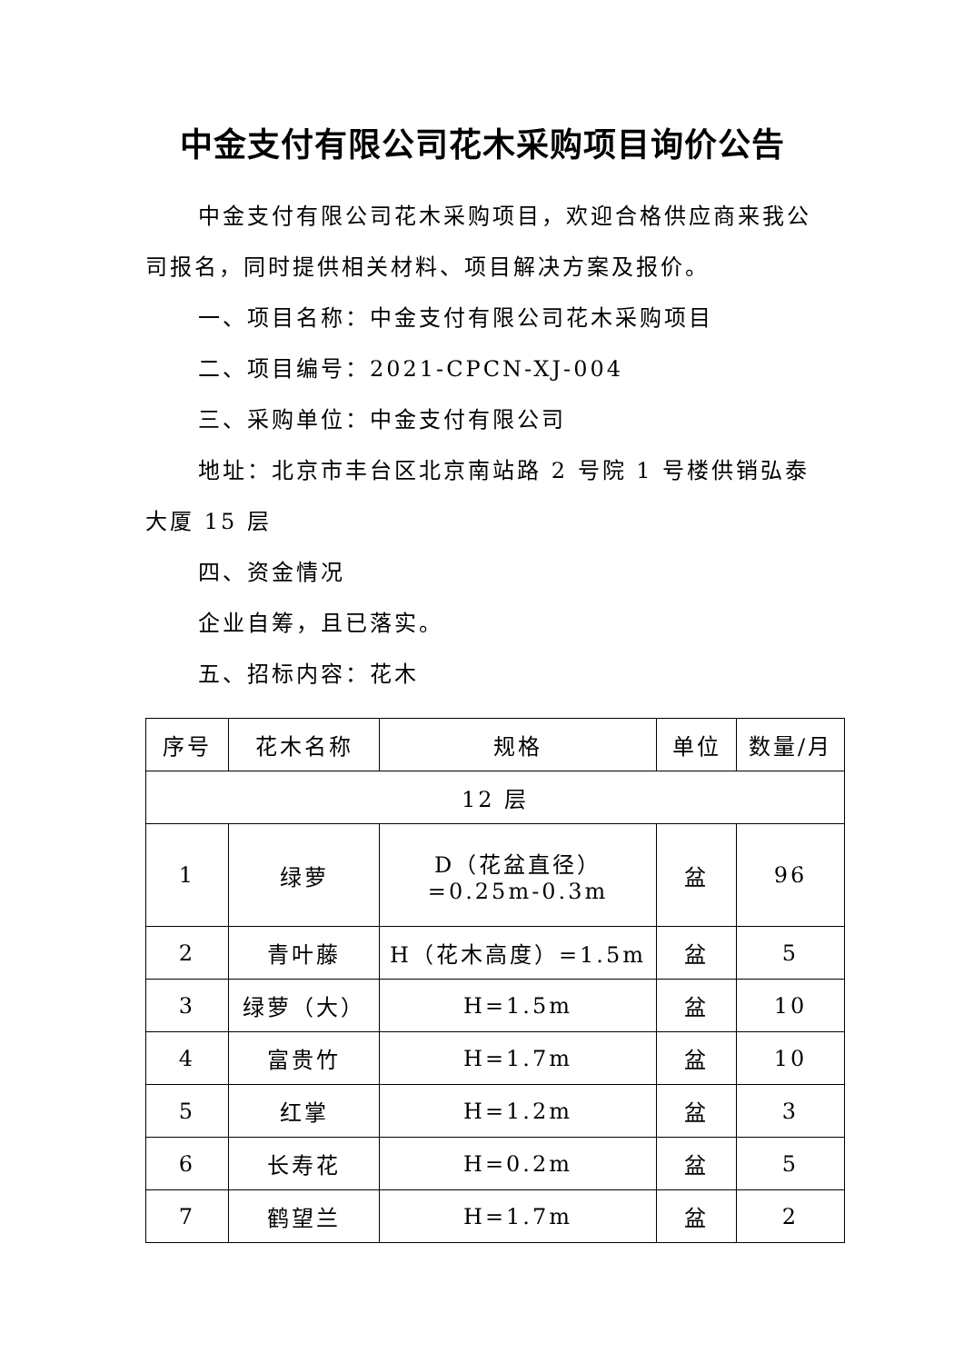中金支付有限公司花木采购项目询价公告
中金支付有限公司花木采购项目，欢迎合格供应商来我公司报名，同时提供相关材料、项目解决方案及报价。
一、项目名称：中金支付有限公司花木采购项目
二、项目编号：2021-CPCN-XJ-004
三、采购单位：中金支付有限公司
地址：北京市丰台区北京南站路 2 号院 1 号楼供销弘泰大厦 15 层
四、资金情况
企业自筹，且已落实。
五、招标内容：花木
| 序号 | 花木名称 | 规格 | 单位 | 数量/月 |
| --- | --- | --- | --- | --- |
| 12 层 | | | | |
| 1 | 绿萝 | D（花盆直径） =0.25m-0.3m | 盆 | 96 |
| 2 | 青叶藤 | H（花木高度）=1.5m | 盆 | 5 |
| 3 | 绿萝（大） | H=1.5m | 盆 | 10 |
| 4 | 富贵竹 | H=1.7m | 盆 | 10 |
| 5 | 红掌 | H=1.2m | 盆 | 3 |
| 6 | 长寿花 | H=0.2m | 盆 | 5 |
| 7 | 鹤望兰 | H=1.7m | 盆 | 2 |